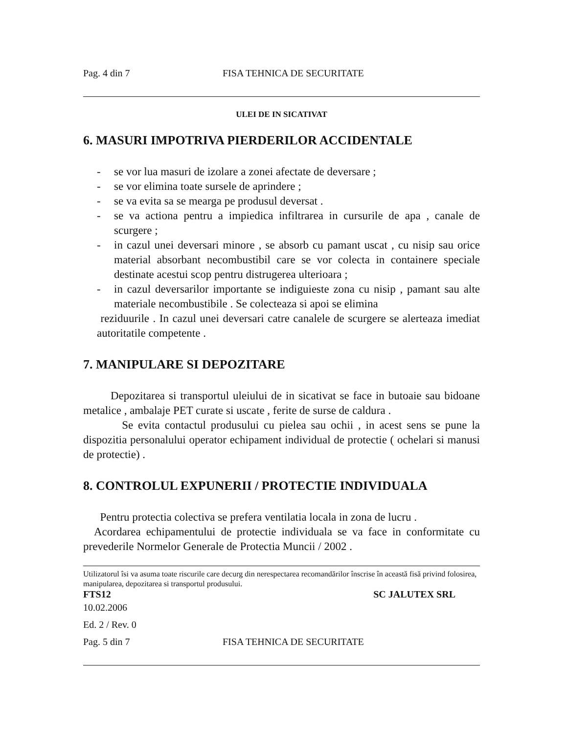Pag. 4 din 7 FISA TEHNICA DE SECURITATE
ULEI DE IN SICATIVAT
6. MASURI IMPOTRIVA PIERDERILOR ACCIDENTALE
- se vor lua masuri de izolare a zonei afectate de deversare ;
- se vor elimina toate sursele de aprindere ;
- se va evita sa se mearga pe produsul deversat .
- se va actiona pentru a impiedica infiltrarea in cursurile de apa , canale de scurgere ;
- in cazul unei deversari minore , se absorb cu pamant uscat , cu nisip sau orice material absorbant necombustibil care se vor colecta in containere speciale destinate acestui scop pentru distrugerea ulterioara ;
- in cazul deversarilor importante se indiguieste zona cu nisip , pamant sau alte materiale necombustibile . Se colecteaza si apoi se elimina
reziduurile . In cazul unei deversari catre canalele de scurgere se alerteaza imediat autoritatile competente .
7. MANIPULARE SI DEPOZITARE
Depozitarea si transportul uleiului de in sicativat se face in butoaie sau bidoane metalice , ambalaje PET curate si uscate , ferite de surse de caldura .
Se evita contactul produsului cu pielea sau ochii , in acest sens se pune la dispozitia personalului operator echipament individual de protectie ( ochelari si manusi de protectie) .
8. CONTROLUL EXPUNERII / PROTECTIE INDIVIDUALA
Pentru protectia colectiva se prefera ventilatia locala in zona de lucru .
Acordarea echipamentului de protectie individuala se va face in conformitate cu prevederile Normelor Generale de Protectia Muncii / 2002 .
Utilizatorul îsi va asuma toate riscurile care decurg din nerespectarea recomandărilor înscrise în această fisă privind folosirea, manipularea, depozitarea si transportul produsului.
FTS12 SC JALUTEX SRL
10.02.2006
Ed. 2 / Rev. 0
Pag. 5 din 7 FISA TEHNICA DE SECURITATE